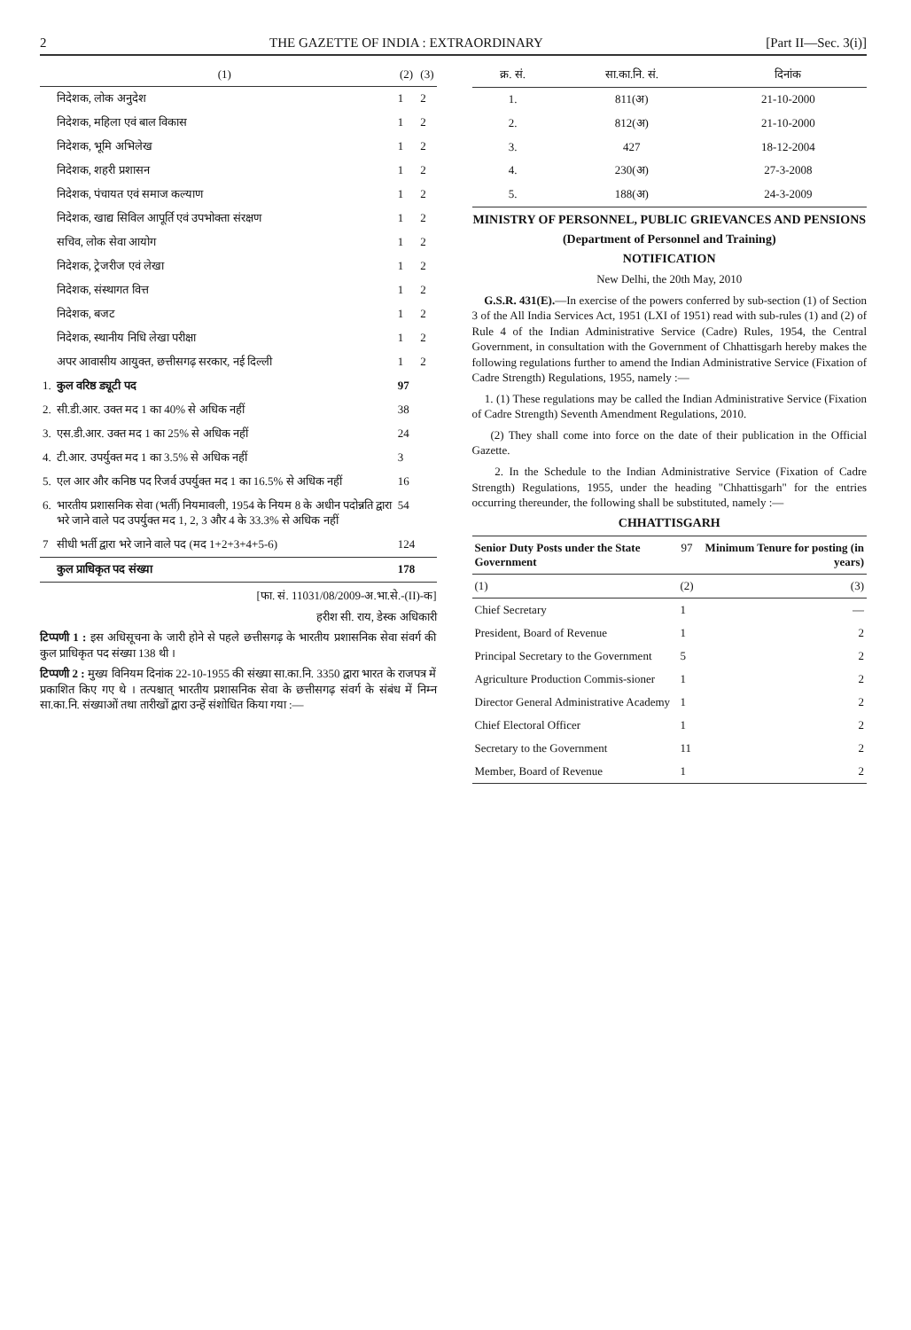2 THE GAZETTE OF INDIA : EXTRAORDINARY [Part II—Sec. 3(i)]
| | (1) | (2) | (3) |
| --- | --- | --- | --- |
| | निदेशक, लोक अनुदेश | 1 | 2 |
| | निदेशक, महिला एवं बाल विकास | 1 | 2 |
| | निदेशक, भूमि अभिलेख | 1 | 2 |
| | निदेशक, शहरी प्रशासन | 1 | 2 |
| | निदेशक, पंचायत एवं समाज कल्याण | 1 | 2 |
| | निदेशक, खाद्य सिविल आपूर्ति एवं उपभोक्ता संरक्षण | 1 | 2 |
| | सचिव, लोक सेवा आयोग | 1 | 2 |
| | निदेशक, ट्रेजरीज एवं लेखा | 1 | 2 |
| | निदेशक, संस्थागत वित्त | 1 | 2 |
| | निदेशक, बजट | 1 | 2 |
| | निदेशक, स्थानीय निधि लेखा परीक्षा | 1 | 2 |
| | अपर आवासीय आयुक्त, छत्तीसगढ़ सरकार, नई दिल्ली | 1 | 2 |
| 1. | कुल वरिष्ठ ड्यूटी पद | 97 | |
| 2. | सी.डी.आर. उक्त मद 1 का 40% से अधिक नहीं | 38 | |
| 3. | एस.डी.आर. उक्त मद 1 का 25% से अधिक नहीं | 24 | |
| 4. | टी.आर. उपर्युक्त मद 1 का 3.5% से अधिक नहीं | 3 | |
| 5. | एल आर और कनिष्ठ पद रिजर्व उपर्युक्त मद 1 का 16.5% से अधिक नहीं | 16 | |
| 6. | भारतीय प्रशासनिक सेवा (भर्ती) नियमावली, 1954 के नियम 8 के अधीन पदोन्नति द्वारा भरे जाने वाले पद उपर्युक्त मद 1, 2, 3 और 4 के 33.3% से अधिक नहीं | 54 | |
| 7 | सीधी भर्ती द्वारा भरे जाने वाले पद (मद 1+2+3+4+5-6) | 124 | |
| | कुल प्राधिकृत पद संख्या | 178 | |
[फा. सं. 11031/08/2009-अ.भा.से.-(II)-क]
हरीश सी. राय, डेस्क अधिकारी
टिप्पणी 1 : इस अधिसूचना के जारी होने से पहले छत्तीसगढ़ के भारतीय प्रशासनिक सेवा संवर्ग की कुल प्राधिकृत पद संख्या 138 थी ।
टिप्पणी 2 : मुख्य विनियम दिनांक 22-10-1955 की संख्या सा.का.नि. 3350 द्वारा भारत के राजपत्र में प्रकाशित किए गए थे । तत्पश्चात् भारतीय प्रशासनिक सेवा के छत्तीसगढ़ संवर्ग के संबंध में निम्न सा.का.नि. संख्याओं तथा तारीखों द्वारा उन्हें संशोधित किया गया :—
| क्र. सं. | सा.का.नि. सं. | दिनांक |
| --- | --- | --- |
| 1. | 811(अ) | 21-10-2000 |
| 2. | 812(अ) | 21-10-2000 |
| 3. | 427 | 18-12-2004 |
| 4. | 230(अ) | 27-3-2008 |
| 5. | 188(अ) | 24-3-2009 |
MINISTRY OF PERSONNEL, PUBLIC GRIEVANCES AND PENSIONS
(Department of Personnel and Training)
NOTIFICATION
New Delhi, the 20th May, 2010
G.S.R. 431(E).—In exercise of the powers conferred by sub-section (1) of Section 3 of the All India Services Act, 1951 (LXI of 1951) read with sub-rules (1) and (2) of Rule 4 of the Indian Administrative Service (Cadre) Rules, 1954, the Central Government, in consultation with the Government of Chhattisgarh hereby makes the following regulations further to amend the Indian Administrative Service (Fixation of Cadre Strength) Regulations, 1955, namely :—
1. (1) These regulations may be called the Indian Administrative Service (Fixation of Cadre Strength) Seventh Amendment Regulations, 2010.
(2) They shall come into force on the date of their publication in the Official Gazette.
2. In the Schedule to the Indian Administrative Service (Fixation of Cadre Strength) Regulations, 1955, under the heading "Chhattisgarh" for the entries occurring thereunder, the following shall be substituted, namely :—
CHHATTISGARH
| Senior Duty Posts under the State Government | 97 | Minimum Tenure for posting (in years) |
| --- | --- | --- |
| (1) | (2) | (3) |
| Chief Secretary | 1 | — |
| President, Board of Revenue | 1 | 2 |
| Principal Secretary to the Government | 5 | 2 |
| Agriculture Production Commis-sioner | 1 | 2 |
| Director General Administrative Academy | 1 | 2 |
| Chief Electoral Officer | 1 | 2 |
| Secretary to the Government | 11 | 2 |
| Member, Board of Revenue | 1 | 2 |